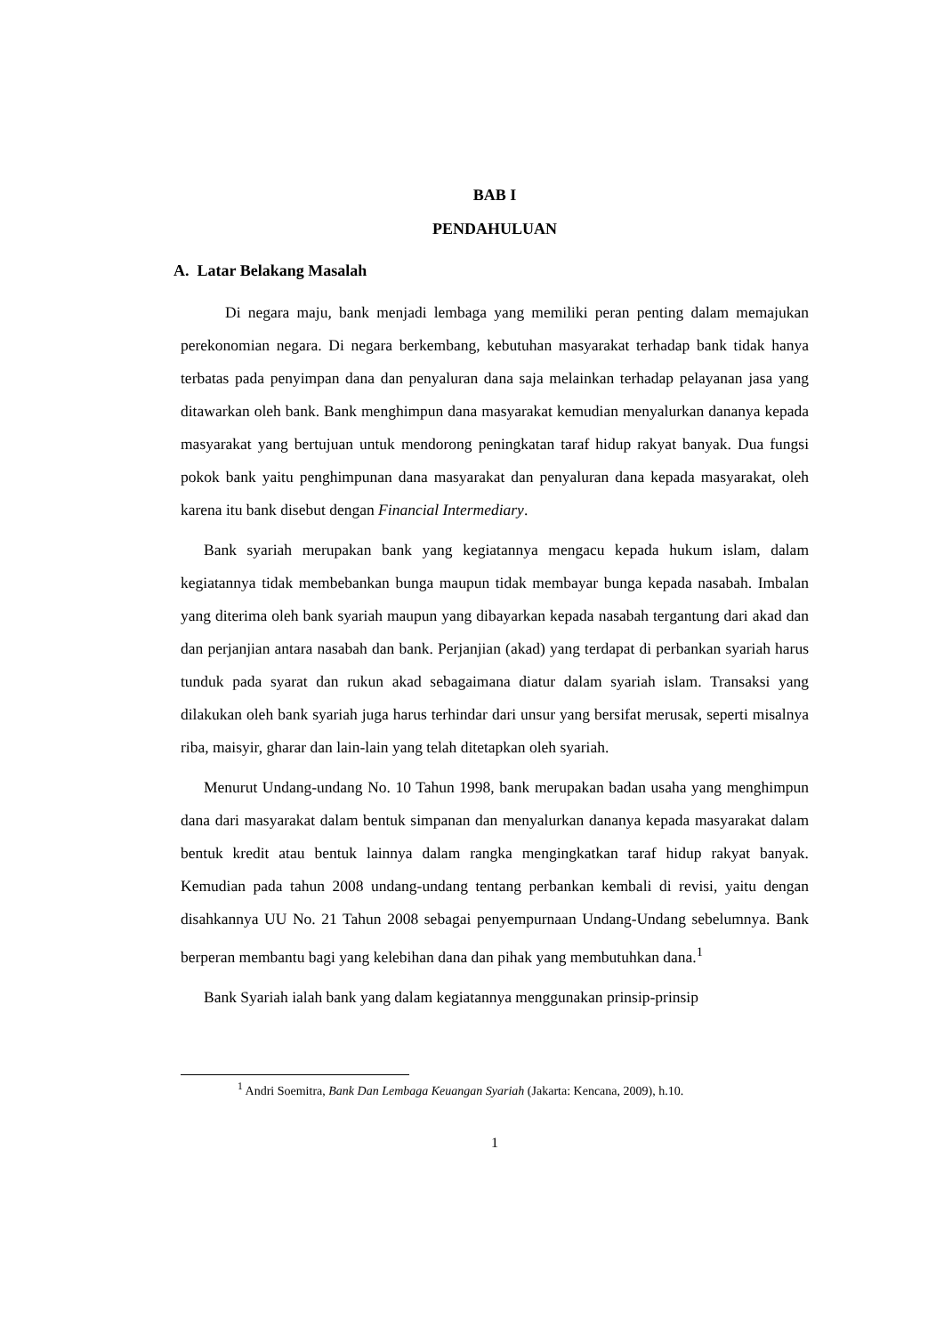BAB I
PENDAHULUAN
A. Latar Belakang Masalah
Di negara maju, bank menjadi lembaga yang memiliki peran penting dalam memajukan perekonomian negara. Di negara berkembang, kebutuhan masyarakat terhadap bank tidak hanya terbatas pada penyimpan dana dan penyaluran dana saja melainkan terhadap pelayanan jasa yang ditawarkan oleh bank. Bank menghimpun dana masyarakat kemudian menyalurkan dananya kepada masyarakat yang bertujuan untuk mendorong peningkatan taraf hidup rakyat banyak. Dua fungsi pokok bank yaitu penghimpunan dana masyarakat dan penyaluran dana kepada masyarakat, oleh karena itu bank disebut dengan Financial Intermediary.
Bank syariah merupakan bank yang kegiatannya mengacu kepada hukum islam, dalam kegiatannya tidak membebankan bunga maupun tidak membayar bunga kepada nasabah. Imbalan yang diterima oleh bank syariah maupun yang dibayarkan kepada nasabah tergantung dari akad dan dan perjanjian antara nasabah dan bank. Perjanjian (akad) yang terdapat di perbankan syariah harus tunduk pada syarat dan rukun akad sebagaimana diatur dalam syariah islam. Transaksi yang dilakukan oleh bank syariah juga harus terhindar dari unsur yang bersifat merusak, seperti misalnya riba, maisyir, gharar dan lain-lain yang telah ditetapkan oleh syariah.
Menurut Undang-undang No. 10 Tahun 1998, bank merupakan badan usaha yang menghimpun dana dari masyarakat dalam bentuk simpanan dan menyalurkan dananya kepada masyarakat dalam bentuk kredit atau bentuk lainnya dalam rangka mengingkatkan taraf hidup rakyat banyak. Kemudian pada tahun 2008 undang-undang tentang perbankan kembali di revisi, yaitu dengan disahkannya UU No. 21 Tahun 2008 sebagai penyempurnaan Undang-Undang sebelumnya. Bank berperan membantu bagi yang kelebihan dana dan pihak yang membutuhkan dana.<sup>1</sup>
Bank Syariah ialah bank yang dalam kegiatannya menggunakan prinsip-prinsip
<sup>1</sup> Andri Soemitra, Bank Dan Lembaga Keuangan Syariah (Jakarta: Kencana, 2009), h.10.
1